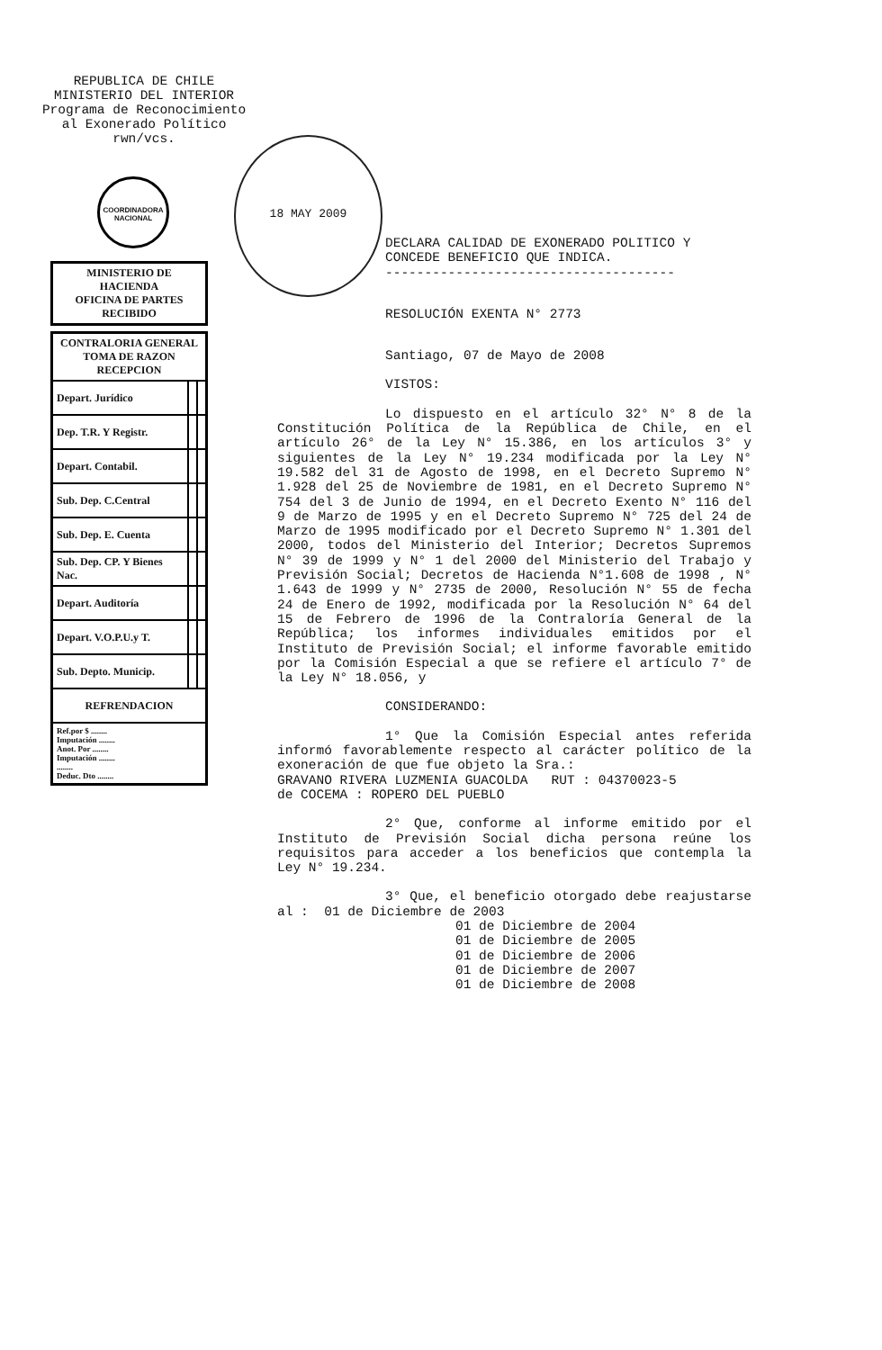REPUBLICA DE CHILE
MINISTERIO DEL INTERIOR
Programa de Reconocimiento
al Exonerado Político
rwn/vcs.
COORDINADORA NACIONAL
18 MAY 2009
| MINISTERIO DE HACIENDA OFICINA DE PARTES RECIBIDO |
| CONTRALORIA GENERAL TOMA DE RAZON RECEPCION | | |
| Depart. Jurídico | | |
| Dep. T.R. Y Registr. | | |
| Depart. Contabil. | | |
| Sub. Dep. C.Central | | |
| Sub. Dep. E. Cuenta | | |
| Sub. Dep. CP. Y Bienes Nac. | | |
| Depart. Auditoría | | |
| Depart. V.O.P.U.y T. | | |
| Sub. Depto. Municip. | | |
| REFRENDACION | | |
| Ref.por $ ........ Imputación ........ Anot. Por ........ Imputación ........ ........ Deduc. Dto ........ | | |
DECLARA CALIDAD DE EXONERADO POLITICO Y CONCEDE BENEFICIO QUE INDICA.
-------------------------------------
RESOLUCIÓN EXENTA N° 2773
Santiago, 07 de Mayo de 2008
VISTOS:
Lo dispuesto en el artículo 32° N° 8 de la Constitución Política de la República de Chile, en el artículo 26° de la Ley N° 15.386, en los artículos 3° y siguientes de la Ley N° 19.234 modificada por la Ley N° 19.582 del 31 de Agosto de 1998, en el Decreto Supremo N° 1.928 del 25 de Noviembre de 1981, en el Decreto Supremo N° 754 del 3 de Junio de 1994, en el Decreto Exento N° 116 del 9 de Marzo de 1995 y en el Decreto Supremo N° 725 del 24 de Marzo de 1995 modificado por el Decreto Supremo N° 1.301 del 2000, todos del Ministerio del Interior; Decretos Supremos N° 39 de 1999 y N° 1 del 2000 del Ministerio del Trabajo y Previsión Social; Decretos de Hacienda N°1.608 de 1998 , N° 1.643 de 1999 y N° 2735 de 2000, Resolución N° 55 de fecha 24 de Enero de 1992, modificada por la Resolución N° 64 del 15 de Febrero de 1996 de la Contraloría General de la República; los informes individuales emitidos por el Instituto de Previsión Social; el informe favorable emitido por la Comisión Especial a que se refiere el artículo 7° de la Ley N° 18.056, y
CONSIDERANDO:
1° Que la Comisión Especial antes referida informó favorablemente respecto al carácter político de la exoneración de que fue objeto la Sra.:
GRAVANO RIVERA LUZMENIA GUACOLDA RUT : 04370023-5
de COCEMA : ROPERO DEL PUEBLO
2° Que, conforme al informe emitido por el Instituto de Previsión Social dicha persona reúne los requisitos para acceder a los beneficios que contempla la Ley N° 19.234.
3° Que, el beneficio otorgado debe reajustarse al : 01 de Diciembre de 2003
01 de Diciembre de 2004
01 de Diciembre de 2005
01 de Diciembre de 2006
01 de Diciembre de 2007
01 de Diciembre de 2008